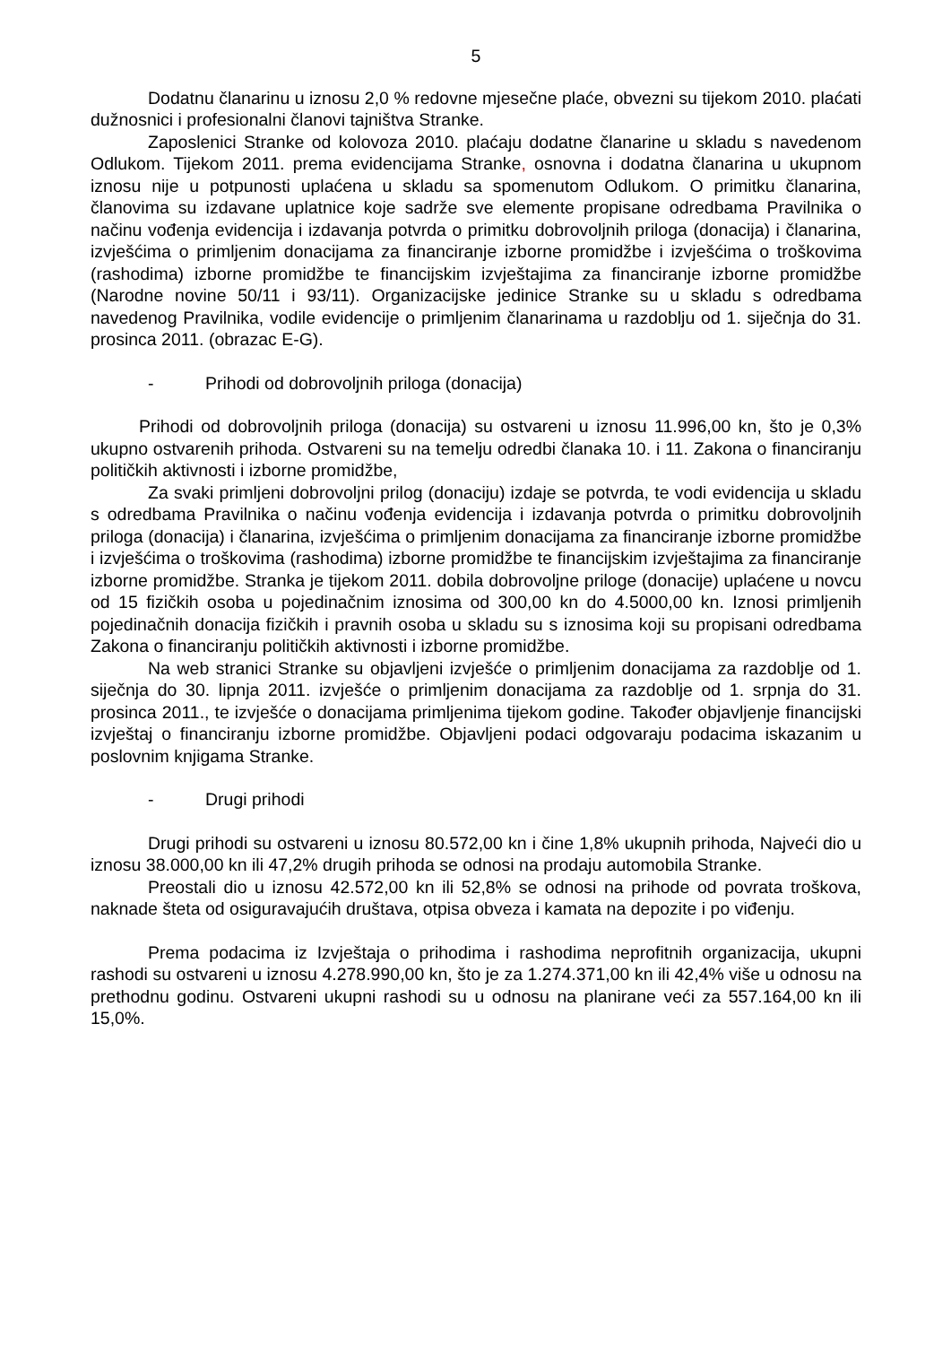5
Dodatnu članarinu u iznosu 2,0 % redovne mjesečne plaće, obvezni su tijekom 2010. plaćati dužnosnici i profesionalni članovi tajništva Stranke.
Zaposlenici Stranke od kolovoza 2010. plaćaju dodatne članarine u skladu s navedenom Odlukom. Tijekom 2011. prema evidencijama Stranke, osnovna i dodatna članarina u ukupnom iznosu nije u potpunosti uplaćena u skladu sa spomenutom Odlukom. O primitku članarina, članovima su izdavane uplatnice koje sadrže sve elemente propisane odredbama Pravilnika o načinu vođenja evidencija i izdavanja potvrda o primitku dobrovoljnih priloga (donacija) i članarina, izvješćima o primljenim donacijama za financiranje izborne promidžbe i izvješćima o troškovima (rashodima) izborne promidžbe te financijskim izvještajima za financiranje izborne promidžbe (Narodne novine 50/11 i 93/11). Organizacijske jedinice Stranke su u skladu s odredbama navedenog Pravilnika, vodile evidencije o primljenim članarinama u razdoblju od 1. siječnja do 31. prosinca 2011. (obrazac E-G).
- Prihodi od dobrovoljnih priloga (donacija)
Prihodi od dobrovoljnih priloga (donacija) su ostvareni u iznosu 11.996,00 kn, što je 0,3% ukupno ostvarenih prihoda. Ostvareni su na temelju odredbi članaka 10. i 11. Zakona o financiranju političkih aktivnosti i izborne promidžbe,
Za svaki primljeni dobrovoljni prilog (donaciju) izdaje se potvrda, te vodi evidencija u skladu s odredbama Pravilnika o načinu vođenja evidencija i izdavanja potvrda o primitku dobrovoljnih priloga (donacija) i članarina, izvješćima o primljenim donacijama za financiranje izborne promidžbe i izvješćima o troškovima (rashodima) izborne promidžbe te financijskim izvještajima za financiranje izborne promidžbe. Stranka je tijekom 2011. dobila dobrovoljne priloge (donacije) uplaćene u novcu od 15 fizičkih osoba u pojedinačnim iznosima od 300,00 kn do 4.5000,00 kn. Iznosi primljenih pojedinačnih donacija fizičkih i pravnih osoba u skladu su s iznosima koji su propisani odredbama Zakona o financiranju političkih aktivnosti i izborne promidžbe.
Na web stranici Stranke su objavljeni izvješće o primljenim donacijama za razdoblje od 1. siječnja do 30. lipnja 2011. izvješće o primljenim donacijama za razdoblje od 1. srpnja do 31. prosinca 2011., te izvješće o donacijama primljenima tijekom godine. Također objavljenje financijski izvještaj o financiranju izborne promidžbe. Objavljeni podaci odgovaraju podacima iskazanim u poslovnim knjigama Stranke.
- Drugi prihodi
Drugi prihodi su ostvareni u iznosu 80.572,00 kn i čine 1,8% ukupnih prihoda, Najveći dio u iznosu 38.000,00 kn ili 47,2% drugih prihoda se odnosi na prodaju automobila Stranke.
Preostali dio u iznosu 42.572,00 kn ili 52,8% se odnosi na prihode od povrata troškova, naknade šteta od osiguravajućih društava, otpisa obveza i kamata na depozite i po viđenju.
Prema podacima iz Izvještaja o prihodima i rashodima neprofitnih organizacija, ukupni rashodi su ostvareni u iznosu 4.278.990,00 kn, što je za 1.274.371,00 kn ili 42,4% više u odnosu na prethodnu godinu. Ostvareni ukupni rashodi su u odnosu na planirane veći za 557.164,00 kn ili 15,0%.